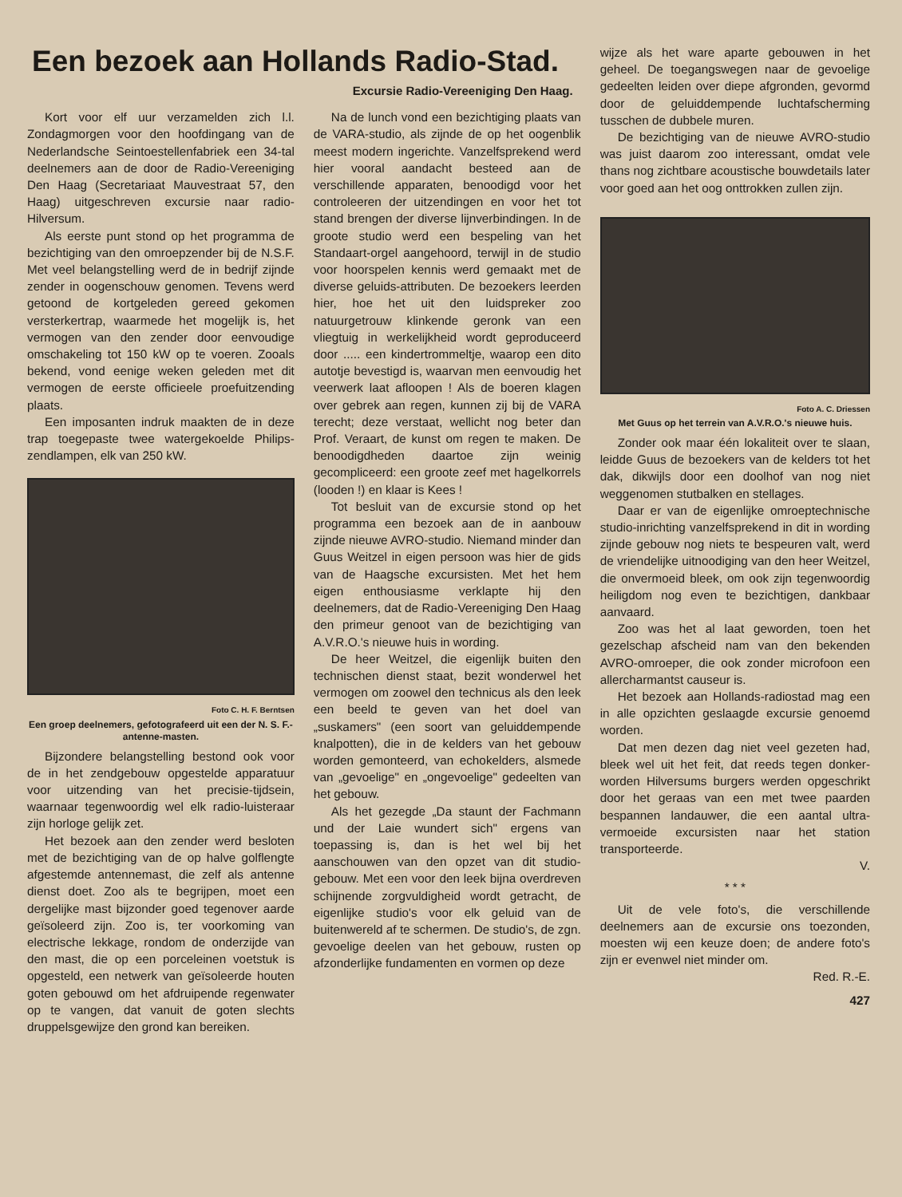Een bezoek aan Hollands Radio-Stad.
Excursie Radio-Vereeniging Den Haag.
Kort voor elf uur verzamelden zich l.l. Zondagmorgen voor den hoofdingang van de Nederlandsche Seintoestellenfabriek een 34-tal deelnemers aan de door de Radio-Vereeniging Den Haag (Secretariaat Mauvestraat 57, den Haag) uitgeschreven excursie naar radio-Hilversum.
Als eerste punt stond op het programma de bezichtiging van den omroepzender bij de N.S.F. Met veel belangstelling werd de in bedrijf zijnde zender in oogenschouw genomen. Tevens werd getoond de kortgeleden gereed gekomen versterkertrap, waarmede het mogelijk is, het vermogen van den zender door eenvoudige omschakeling tot 150 kW op te voeren. Zooals bekend, vond eenige weken geleden met dit vermogen de eerste officieele proefuitzending plaats.
Een imposanten indruk maakten de in deze trap toegepaste twee watergekoelde Philips-zendlampen, elk van 250 kW.
Foto C. H. F. Berntsen
Een groep deelnemers, gefotografeerd uit een der N. S. F.-antenne-masten.
Bijzondere belangstelling bestond ook voor de in het zendgebouw opgestelde apparatuur voor uitzending van het precisie-tijdsein, waarnaar tegenwoordig wel elk radio-luisteraar zijn horloge gelijk zet.
Het bezoek aan den zender werd besloten met de bezichtiging van de op halve golflengte afgestemde antennemast, die zelf als antenne dienst doet. Zoo als te begrijpen, moet een dergelijke mast bijzonder goed tegenover aarde geïsoleerd zijn. Zoo is, ter voorkoming van electrische lekkage, rondom de onderzijde van den mast, die op een porceleinen voetstuk is opgesteld, een netwerk van geïsoleerde houten goten gebouwd om het afdruipende regenwater op te vangen, dat vanuit de goten slechts druppelsgewijze den grond kan bereiken.
Na de lunch vond een bezichtiging plaats van de VARA-studio, als zijnde de op het oogenblik meest modern ingerichte. Vanzelfsprekend werd hier vooral aandacht besteed aan de verschillende apparaten, benoodigd voor het controleeren der uitzendingen en voor het tot stand brengen der diverse lijnverbindingen. In de groote studio werd een bespeling van het Standaart-orgel aangehoord, terwijl in de studio voor hoorspelen kennis werd gemaakt met de diverse geluids-attributen. De bezoekers leerden hier, hoe het uit den luidspreker zoo natuurgetrouw klinkende geronk van een vliegtuig in werkelijkheid wordt geproduceerd door ..... een kindertrommeltje, waarop een dito autotje bevestigd is, waarvan men eenvoudig het veerwerk laat afloopen ! Als de boeren klagen over gebrek aan regen, kunnen zij bij de VARA terecht; deze verstaat, wellicht nog beter dan Prof. Veraart, de kunst om regen te maken. De benoodigdheden daartoe zijn weinig gecompliceerd: een groote zeef met hagelkorrels (looden !) en klaar is Kees !
Tot besluit van de excursie stond op het programma een bezoek aan de in aanbouw zijnde nieuwe AVRO-studio. Niemand minder dan Guus Weitzel in eigen persoon was hier de gids van de Haagsche excursisten. Met het hem eigen enthousiasme verklapte hij den deelnemers, dat de Radio-Vereeniging Den Haag den primeur genoot van de bezichtiging van A.V.R.O.'s nieuwe huis in wording.
De heer Weitzel, die eigenlijk buiten den technischen dienst staat, bezit wonderwel het vermogen om zoowel den technicus als den leek een beeld te geven van het doel van „suskamers" (een soort van geluiddempende knalpotten), die in de kelders van het gebouw worden gemonteerd, van echokelders, alsmede van „gevoelige" en „ongevoelige" gedeelten van het gebouw.
Als het gezegde „Da staunt der Fachmann und der Laie wundert sich" ergens van toepassing is, dan is het wel bij het aanschouwen van den opzet van dit studio-gebouw. Met een voor den leek bijna overdreven schijnende zorgvuldigheid wordt getracht, de eigenlijke studio's voor elk geluid van de buitenwereld af te schermen. De studio's, de zgn. gevoelige deelen van het gebouw, rusten op afzonderlijke fundamenten en vormen op deze
wijze als het ware aparte gebouwen in het geheel. De toegangswegen naar de gevoelige gedeelten leiden over diepe afgronden, gevormd door de geluiddempende luchtafscherming tusschen de dubbele muren.
De bezichtiging van de nieuwe AVRO-studio was juist daarom zoo interessant, omdat vele thans nog zichtbare acoustische bouwdetails later voor goed aan het oog onttrokken zullen zijn.
Foto A. C. Driessen
Met Guus op het terrein van A.V.R.O.'s nieuwe huis.
Zonder ook maar één lokaliteit over te slaan, leidde Guus de bezoekers van de kelders tot het dak, dikwijls door een doolhof van nog niet weggenomen stutbalken en stellages.
Daar er van de eigenlijke omroeptechnische studio-inrichting vanzelfsprekend in dit in wording zijnde gebouw nog niets te bespeuren valt, werd de vriendelijke uitnoodiging van den heer Weitzel, die onvermoeid bleek, om ook zijn tegenwoordig heiligdom nog even te bezichtigen, dankbaar aanvaard.
Zoo was het al laat geworden, toen het gezelschap afscheid nam van den bekenden AVRO-omroeper, die ook zonder microfoon een allercharmantst causeur is.
Het bezoek aan Hollands-radiostad mag een in alle opzichten geslaagde excursie genoemd worden.
Dat men dezen dag niet veel gezeten had, bleek wel uit het feit, dat reeds tegen donker-worden Hilversums burgers werden opgeschrikt door het geraas van een met twee paarden bespannen landauwer, die een aantal ultra-vermoeide excursisten naar het station transporteerde.
V.
* * *
Uit de vele foto's, die verschillende deelnemers aan de excursie ons toezonden, moesten wij een keuze doen; de andere foto's zijn er evenwel niet minder om.
Red. R.-E.
427